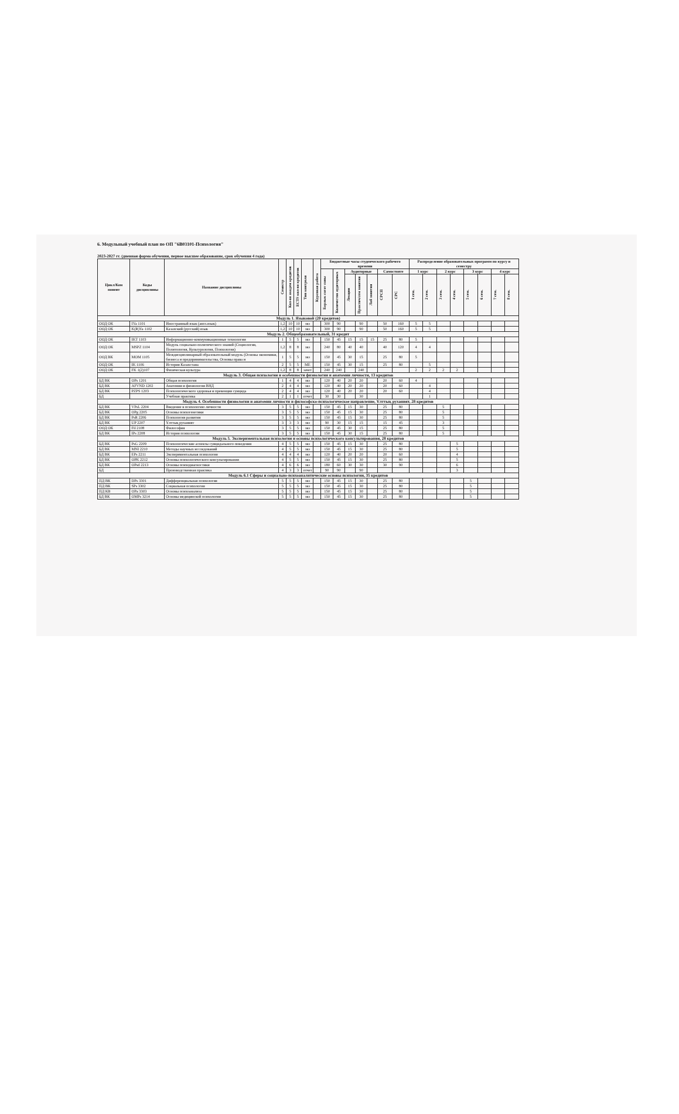6. Модульный учебный план по ОП "6В03101-Психология"
2023-2027 гг. (дневная форма обучения, первое высшее образование, срок обучения 4 года)
| Цикл/Ком понент | Коды дисциплины | Название дисциплины | Семестр | Кол-во академ кредитов | ECTS кол-во кредитов | Тип контроля | Курсовая работа | Бюджетные часы студенческого рабочего времени | | | | | | | Распределение образовательных программ по курсу и семестру | | | | | | | |
| --- | --- | --- | --- | --- | --- | --- | --- | --- | --- | --- | --- | --- | --- | --- | --- | --- | --- | --- | --- | --- | --- | --- |
| | | | | | | | | Барлык сагат саны | Количество аудиторных | Аудиторные | | | Самостояте | | 1 курс | | 2 курс | | 3 курс | | 4 курс | |
| | | | | | | | | | | Лекции | Практич/сем занятия | Лаб занятия | СРСП | СРС | 1 сем. | 2 сем. | 3 сем. | 4 сем. | 5 сем. | 6 сем. | 7 сем. | 8 сем. |
| Модуль 1. Языковой (20 кредитов) | | | | | | | | | | | | | | | | | | | | | | |
| ООД ОК | IYa 1101 | Иностранный язык (англ.язык) | 1,2 | 10 | 10 | экз | | 300 | 90 | | 90 | | 50 | 160 | 5 | 5 | | | | | | |
| ООД ОК | K(R)Ya 1102 | Казахский (русский) язык | 1,2 | 10 | 10 | экз | | 300 | 90 | | 90 | | 50 | 160 | 5 | 5 | | | | | | |
| Модуль 2. Общеобразовательный, 31 кредит | | | | | | | | | | | | | | | | | | | | | | |
| ООД ОК | IKT 1103 | Информационно-коммуникационные технологии | 1 | 5 | 5 | экз | | 150 | 45 | 15 | 15 | 15 | 25 | 80 | 5 | | | | | | | |
| ООД ОК | MSPZ 1104 | Модуль социально-политического знаний (Социология, Политология, Культурология, Психология) | 1,2 | 8 | 8 | экз | | 240 | 80 | 40 | 40 | | 40 | 120 | 4 | 4 | | | | | | |
| ООД ВК | MOM 1105 | Междисциплинарный образовательный модуль (Основы экономики, бизнеса и предпринимательства, Основы права и | 1 | 5 | 5 | экз | | 150 | 45 | 30 | 15 | | 25 | 80 | 5 | | | | | | | |
| ООД ОК | IK 1106 | История Казахстана | 2 | 5 | 5 | ME | | 150 | 45 | 30 | 15 | | 25 | 80 | | 5 | | | | | | |
| ООД ОК | FK 1(2)107 | Физическая культура | 1,2 | 8 | 8 | зачет | | 240 | 240 | | 240 | | | | 2 | 2 | 2 | 2 | | | | |
| Модуль 3. Общая психология и особенности физиологии и анатомии личности, 13 кредитов | | | | | | | | | | | | | | | | | | | | | | |
| БД ВК | OPs 1201 | Общая психология | 1 | 4 | 4 | экз | | 120 | 40 | 20 | 20 | | 20 | 60 | 4 | | | | | | | |
| БД ВК | AFVND 1202 | Анатомия и физиология ВНД | 2 | 4 | 4 | экз | | 120 | 40 | 20 | 20 | | 20 | 60 | | 4 | | | | | | |
| БД ВК | PZPS 1203 | Психологического здоровья и превенция суицида | 2 | 4 | 4 | экз | | 120 | 40 | 20 | 20 | | 20 | 60 | | 4 | | | | | | |
| БД | | Учебная практика | 2 | 1 | 1 | отчет | | 30 | 30 | | 30 | | | | | 1 | | | | | | |
| Модуль 4. Особенности физиологии и анатомии личности и философско-психологическое направление, Ұлттық руханият, 28 кредитов | | | | | | | | | | | | | | | | | | | | | | |
| БД ВК | VPsL 2204 | Введение в психологию личности | 3 | 5 | 5 | экз | | 150 | 45 | 15 | 30 | | 25 | 80 | | | 5 | | | | | |
| БД ВК | OPg 2205 | Основы психогенетики | 3 | 5 | 5 | экз | | 150 | 45 | 15 | 30 | | 25 | 80 | | | 5 | | | | | |
| БД ВК | PsR 2206 | Психология развития | 3 | 5 | 5 | экз | | 150 | 45 | 15 | 30 | | 25 | 80 | | | 5 | | | | | |
| БД ВК | UP 2207 | Ұлттық руханият | 3 | 3 | 3 | экз | | 90 | 30 | 15 | 15 | | 15 | 45 | | | 3 | | | | | |
| ООД ОК | Fil 2108 | Философия | 3 | 5 | 5 | экз | | 150 | 45 | 30 | 15 | | 25 | 80 | | | 5 | | | | | |
| БД ВК | IPs 2208 | История психологии | 3 | 5 | 5 | экз | | 150 | 45 | 30 | 15 | | 25 | 80 | | | 5 | | | | | |
| Модуль 5. Экспериментальная психология и основы психологического консультирования, 28 кредитов | | | | | | | | | | | | | | | | | | | | | | |
| БД ВК | PsG 2209 | Психологические аспекты суицидального поведения | 4 | 5 | 5 | экз | | 150 | 45 | 15 | 30 | | 25 | 80 | | | | 5 | | | | |
| БД ВК | MNI 2210 | Методы научных исследований | 4 | 5 | 5 | экз | | 150 | 45 | 15 | 30 | | 25 | 80 | | | | 5 | | | | |
| БД ВК | EPs 2211 | Экспериментальная психология | 4 | 4 | 4 | экз | | 120 | 40 | 20 | 20 | | 20 | 60 | | | | 4 | | | | |
| БД ВК | OPK 2212 | Основы психологического консультирования | 4 | 5 | 5 | экз | | 150 | 45 | 15 | 30 | | 25 | 80 | | | | 5 | | | | |
| БД ВК | OPsd 2213 | Основы психодиагностики | 4 | 6 | 6 | экз | | 180 | 60 | 30 | 30 | | 30 | 90 | | | | 6 | | | | |
| БД | | Производственная практика | 4 | 3 | 3 | отчет | | 90 | 90 | | 90 | | | | | | | 3 | | | | |
| Модуль 6.1 Сферы и социально-психоаналитические основы психологии, 35 кредитов | | | | | | | | | | | | | | | | | | | | | | |
| ПД ВК | DPs 3301 | Дифференциальная психология | 5 | 5 | 5 | экз | | 150 | 45 | 15 | 30 | | 25 | 80 | | | | | 5 | | | |
| ПД ВК | SPs 3302 | Социальная психология | 5 | 5 | 5 | экз | | 150 | 45 | 15 | 30 | | 25 | 80 | | | | | 5 | | | |
| ПД КВ | OPa 3303 | Основы психоанализа | 5 | 5 | 5 | экз | | 150 | 45 | 15 | 30 | | 25 | 80 | | | | | 5 | | | |
| БД ВК | OMPs 3214 | Основы медицинской психологии | 5 | 5 | 5 | экз | | 150 | 45 | 15 | 30 | | 25 | 80 | | | | | 5 | | | |